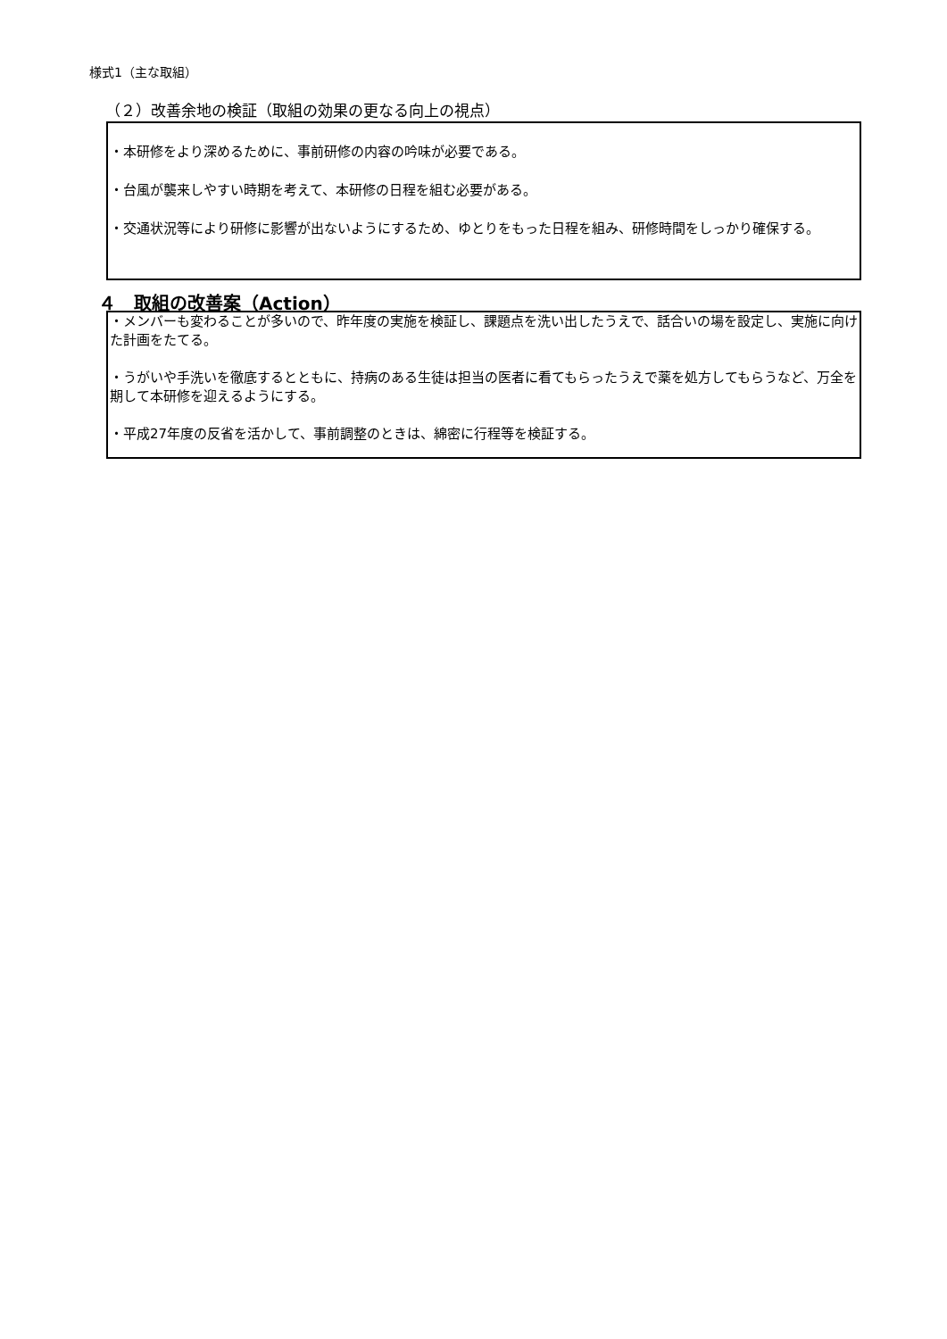様式1（主な取組）
（２）改善余地の検証（取組の効果の更なる向上の視点）
・本研修をより深めるために、事前研修の内容の吟味が必要である。
・台風が襲来しやすい時期を考えて、本研修の日程を組む必要がある。
・交通状況等により研修に影響が出ないようにするため、ゆとりをもった日程を組み、研修時間をしっかり確保する。
４　取組の改善案（Action）
・メンバーも変わることが多いので、昨年度の実施を検証し、課題点を洗い出したうえで、話合いの場を設定し、実施に向けた計画をたてる。
・うがいや手洗いを徹底するとともに、持病のある生徒は担当の医者に看てもらったうえで薬を処方してもらうなど、万全を期して本研修を迎えるようにする。
・平成27年度の反省を活かして、事前調整のときは、綿密に行程等を検証する。